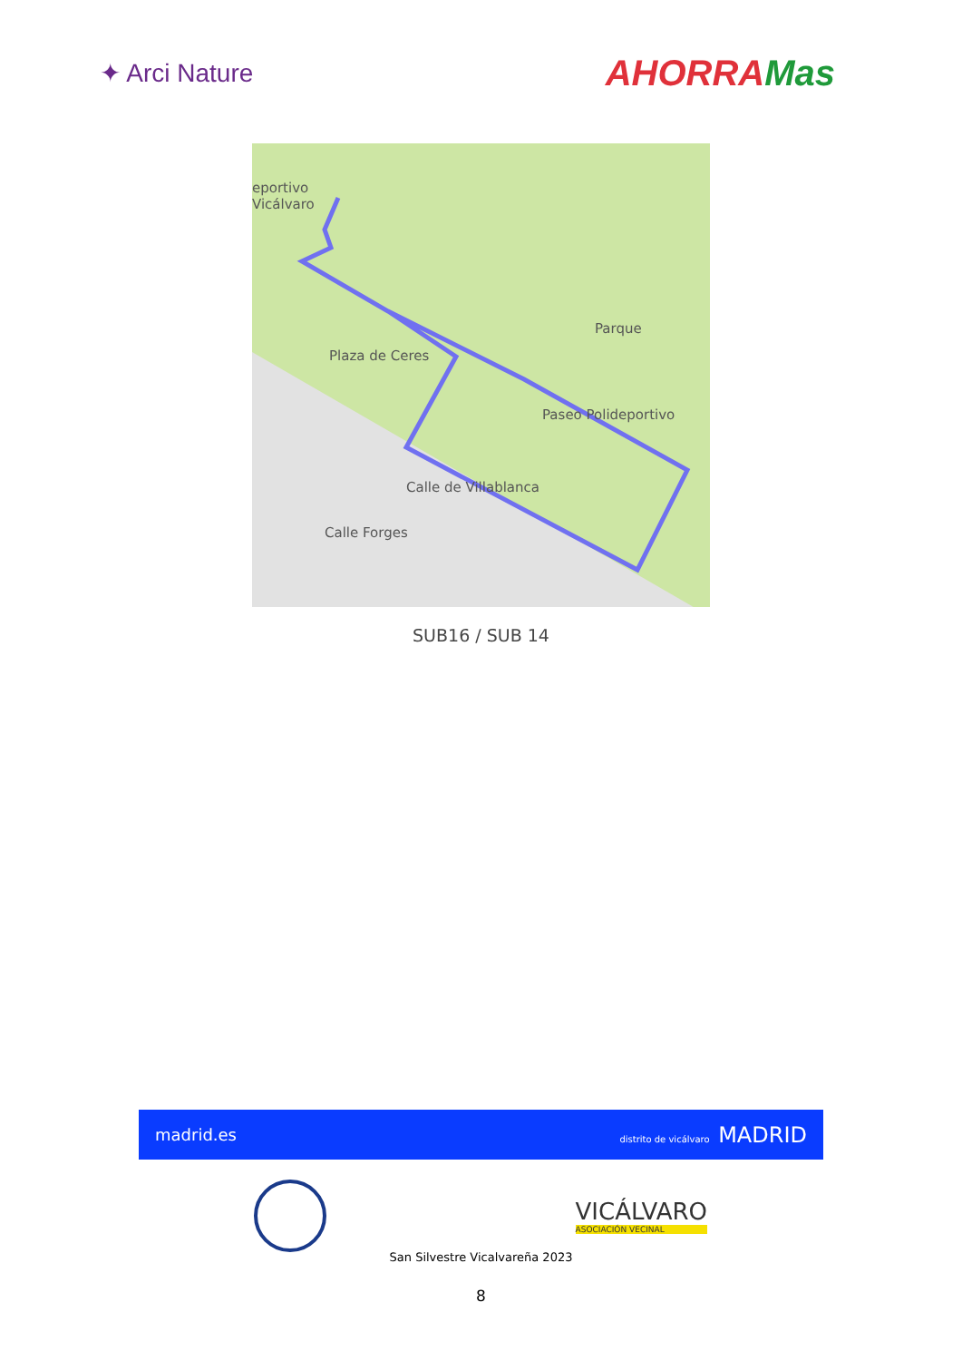✦ Arci Nature
AHORRAMas
eportivo
Vicálvaro
Plaza de Ceres
Parque
Calle de Villablanca
Calle Forges
Paseo Polideportivo
SUB16 / SUB 14
madrid.es distrito de vicálvaro MADRID
VICÁLVARO
ASOCIACIÓN VECINAL
San Silvestre Vicalvareña 2023
8